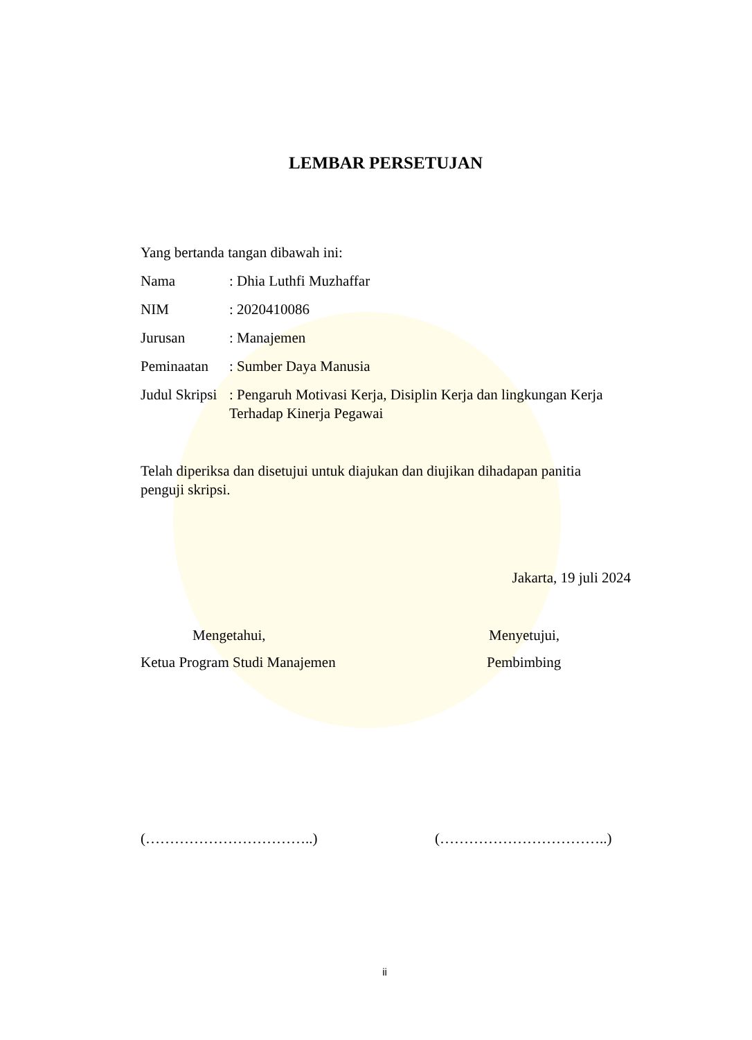LEMBAR PERSETUJAN
Yang bertanda tangan dibawah ini:
| Nama | : Dhia Luthfi Muzhaffar |
| NIM | : 2020410086 |
| Jurusan | : Manajemen |
| Peminaatan | : Sumber Daya Manusia |
| Judul Skripsi | : Pengaruh Motivasi Kerja, Disiplin Kerja dan lingkungan Kerja Terhadap Kinerja Pegawai |
Telah diperiksa dan disetujui untuk diajukan dan diujikan dihadapan panitia
penguji skripsi.
Jakarta, 19 juli 2024
Mengetahui,
Ketua Program Studi Manajemen
Menyetujui,
Pembimbing
(……………………………..) (……………………………..)
ii